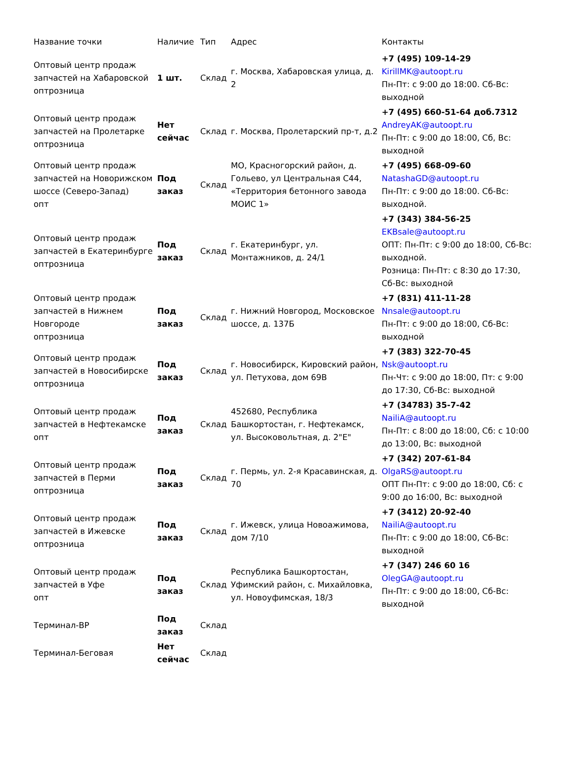| Название точки | Наличие | Тип | Адрес | Контакты |
| --- | --- | --- | --- | --- |
| Оптовый центр продаж запчастей на Хабаровской оптрозница | 1 шт. | Склад | г. Москва, Хабаровская улица, д. 2 | +7 (495) 109-14-29 KirillMK@autoopt.ru Пн-Пт: с 9:00 до 18:00. Сб-Вс: выходной |
| Оптовый центр продаж запчастей на Пролетарке оптрозница | Нет сейчас | Склад | г. Москва, Пролетарский пр-т, д.2 | +7 (495) 660-51-64 доб.7312 AndreyAK@autoopt.ru Пн-Пт: с 9:00 до 18:00, Сб, Вс: выходной |
| Оптовый центр продаж запчастей на Новорижском шоссе (Северо-Запад) опт | Под заказ | Склад | МО, Красногорский район, д. Гольево, ул Центральная С44, «Территория бетонного завода МОИС 1» | +7 (495) 668-09-60 NatashaGD@autoopt.ru Пн-Пт: с 9:00 до 18:00. Сб-Вс: выходной. |
| Оптовый центр продаж запчастей в Екатеринбурге оптрозница | Под заказ | Склад | г. Екатеринбург, ул. Монтажников, д. 24/1 | +7 (343) 384-56-25 EKBsale@autoopt.ru ОПТ: Пн-Пт: с 9:00 до 18:00, Сб-Вс: выходной. Розница: Пн-Пт: с 8:30 до 17:30, Сб-Вс: выходной |
| Оптовый центр продаж запчастей в Нижнем Новгороде оптрозница | Под заказ | Склад | г. Нижний Новгород, Московское шоссе, д. 137Б | +7 (831) 411-11-28 Nnsale@autoopt.ru Пн-Пт: с 9:00 до 18:00, Сб-Вс: выходной |
| Оптовый центр продаж запчастей в Новосибирске оптрозница | Под заказ | Склад | г. Новосибирск, Кировский район, ул. Петухова, дом 69В | +7 (383) 322-70-45 Nsk@autoopt.ru Пн-Чт: с 9:00 до 18:00, Пт: с 9:00 до 17:30, Сб-Вс: выходной |
| Оптовый центр продаж запчастей в Нефтекамске опт | Под заказ | Склад | 452680, Республика Башкортостан, г. Нефтекамск, ул. Высоковольтная, д. 2"Е" | +7 (34783) 35-7-42 NailiA@autoopt.ru Пн-Пт: с 8:00 до 18:00, Сб: с 10:00 до 13:00, Вс: выходной |
| Оптовый центр продаж запчастей в Перми оптрозница | Под заказ | Склад | г. Пермь, ул. 2-я Красавинская, д. 70 | +7 (342) 207-61-84 OlgaRS@autoopt.ru ОПТ Пн-Пт: с 9:00 до 18:00, Сб: с 9:00 до 16:00, Вс: выходной |
| Оптовый центр продаж запчастей в Ижевске оптрозница | Под заказ | Склад | г. Ижевск, улица Новоажимова, дом 7/10 | +7 (3412) 20-92-40 NailiA@autoopt.ru Пн-Пт: с 9:00 до 18:00, Сб-Вс: выходной |
| Оптовый центр продаж запчастей в Уфе опт | Под заказ | Склад | Республика Башкортостан, Уфимский район, с. Михайловка, ул. Новоуфимская, 18/3 | +7 (347) 246 60 16 OlegGA@autoopt.ru Пн-Пт: с 9:00 до 18:00, Сб-Вс: выходной |
| Терминал-ВР | Под заказ | Склад | | |
| Терминал-Беговая | Нет сейчас | Склад | | |